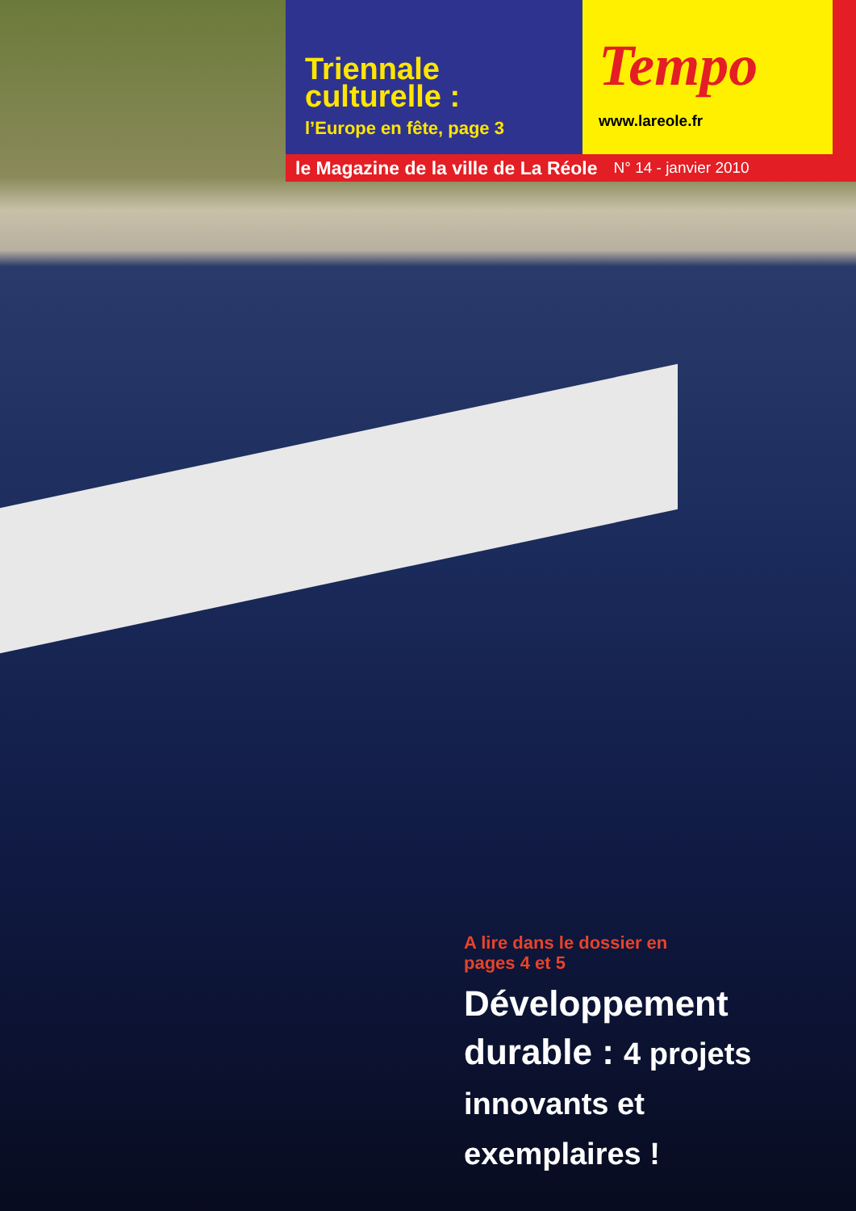Triennale
culturelle :
l’Europe en fête, page 3
Tempo
www.lareole.fr
le Magazine de la ville de La Réole N° 14 - janvier 2010
A lire dans le dossier en
pages 4 et 5
Développement durable : 4 projets innovants et exemplaires !